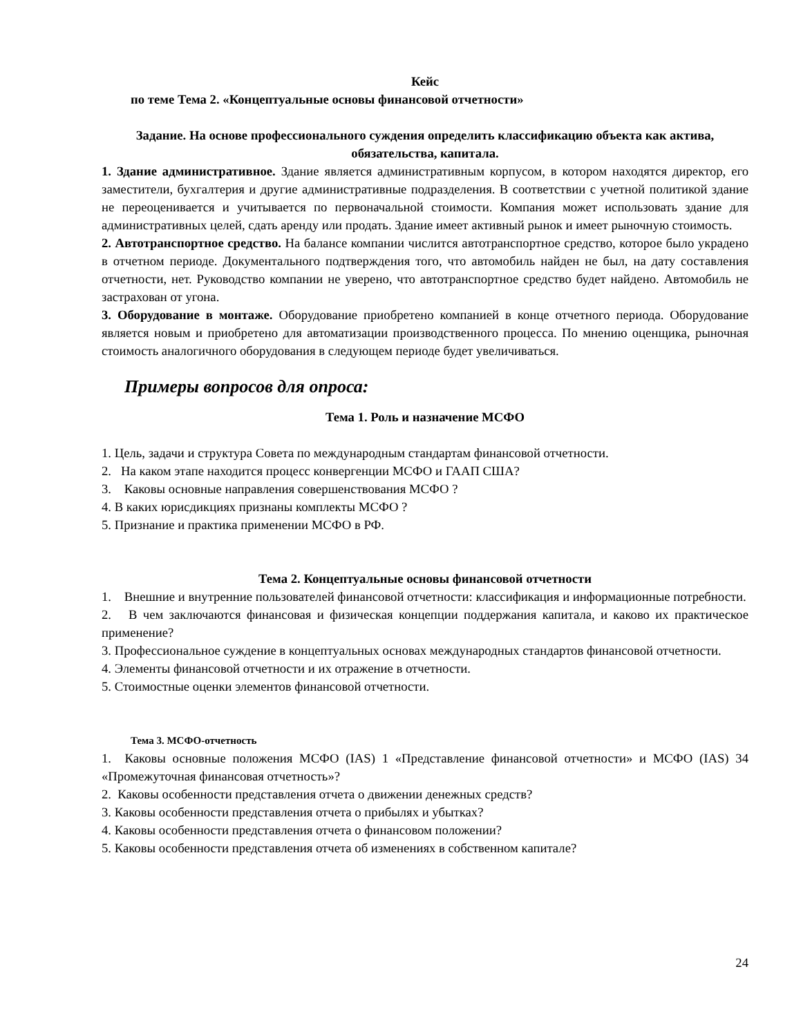Кейс
по теме Тема 2. «Концептуальные основы финансовой отчетности»
Задание. На основе профессионального суждения определить классификацию объекта как актива, обязательства, капитала.
1. Здание административное. Здание является административным корпусом, в котором находятся директор, его заместители, бухгалтерия и другие административные подразделения. В соответствии с учетной политикой здание не переоценивается и учитывается по первоначальной стоимости. Компания может использовать здание для административных целей, сдать аренду или продать. Здание имеет активный рынок и имеет рыночную стоимость.
2. Автотранспортное средство. На балансе компании числится автотранспортное средство, которое было украдено в отчетном периоде. Документального подтверждения того, что автомобиль найден не был, на дату составления отчетности, нет. Руководство компании не уверено, что автотранспортное средство будет найдено. Автомобиль не застрахован от угона.
3. Оборудование в монтаже. Оборудование приобретено компанией в конце отчетного периода. Оборудование является новым и приобретено для автоматизации производственного процесса. По мнению оценщика, рыночная стоимость аналогичного оборудования в следующем периоде будет увеличиваться.
Примеры вопросов для опроса:
Тема 1. Роль и назначение МСФО
1. Цель, задачи и структура Совета по международным стандартам финансовой отчетности.
2. На каком этапе находится процесс конвергенции МСФО и ГААП США?
3. Каковы основные направления совершенствования МСФО ?
4. В каких юрисдикциях признаны комплекты МСФО ?
5. Признание и практика применении МСФО в РФ.
Тема 2. Концептуальные основы финансовой отчетности
1. Внешние и внутренние пользователей финансовой отчетности: классификация и информационные потребности.
2. В чем заключаются финансовая и физическая концепции поддержания капитала, и каково их практическое применение?
3. Профессиональное суждение в концептуальных основах международных стандартов финансовой отчетности.
4. Элементы финансовой отчетности и их отражение в отчетности.
5. Стоимостные оценки элементов финансовой отчетности.
Тема 3. МСФО-отчетность
1. Каковы основные положения МСФО (IAS) 1 «Представление финансовой отчетности» и МСФО (IAS) 34 «Промежуточная финансовая отчетность»?
2. Каковы особенности представления отчета о движении денежных средств?
3. Каковы особенности представления отчета о прибылях и убытках?
4. Каковы особенности представления отчета о финансовом положении?
5. Каковы особенности представления отчета об изменениях в собственном капитале?
24